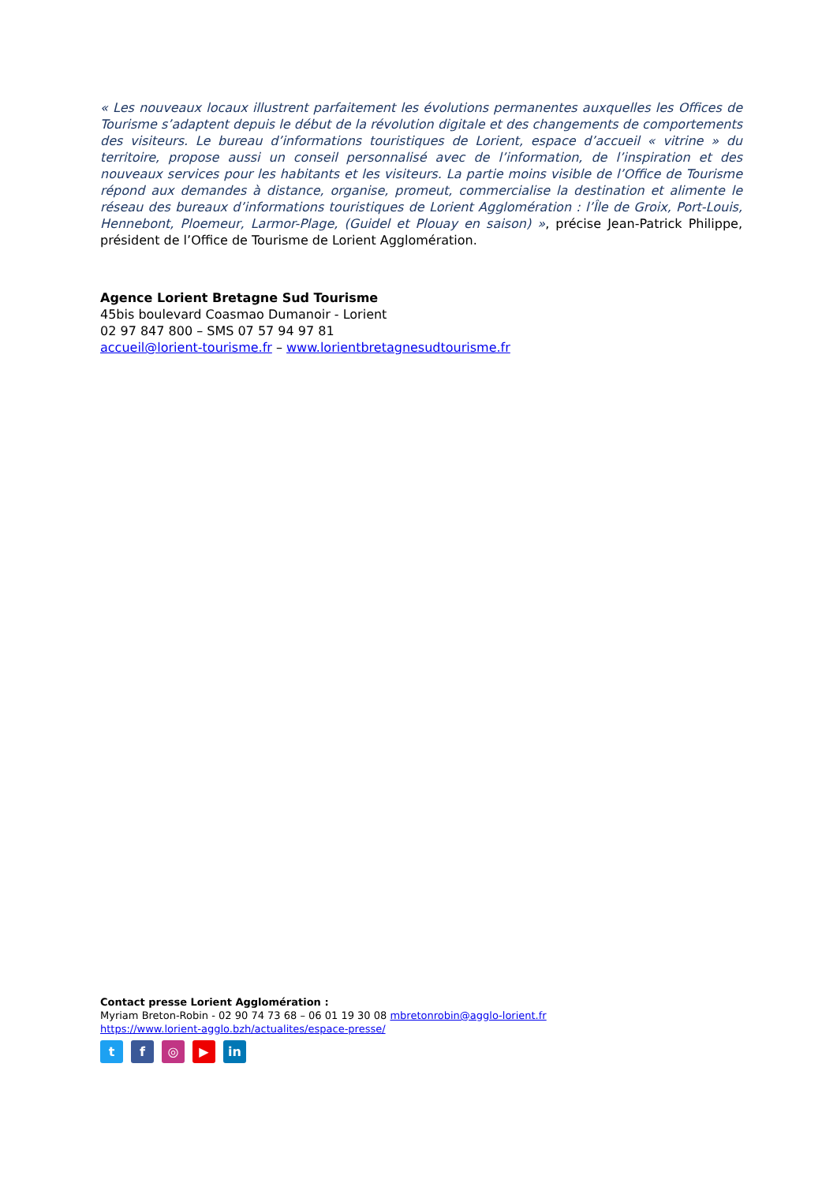« Les nouveaux locaux illustrent parfaitement les évolutions permanentes auxquelles les Offices de Tourisme s’adaptent depuis le début de la révolution digitale et des changements de comportements des visiteurs. Le bureau d’informations touristiques de Lorient, espace d’accueil « vitrine » du territoire, propose aussi un conseil personnalisé avec de l’information, de l’inspiration et des nouveaux services pour les habitants et les visiteurs. La partie moins visible de l’Office de Tourisme répond aux demandes à distance, organise, promeut, commercialise la destination et alimente le réseau des bureaux d’informations touristiques de Lorient Agglomération : l’Île de Groix, Port-Louis, Hennebont, Ploemeur, Larmor-Plage, (Guidel et Plouay en saison) », précise Jean-Patrick Philippe, président de l’Office de Tourisme de Lorient Agglomération.
Agence Lorient Bretagne Sud Tourisme
45bis boulevard Coasmao Dumanoir - Lorient
02 97 847 800 – SMS 07 57 94 97 81
accueil@lorient-tourisme.fr – www.lorientbretagnesudtourisme.fr
Contact presse Lorient Agglomération :
Myriam Breton-Robin - 02 90 74 73 68 – 06 01 19 30 08 mbretonrobin@agglo-lorient.fr
https://www.lorient-agglo.bzh/actualites/espace-presse/
tf ◎ ▶ in